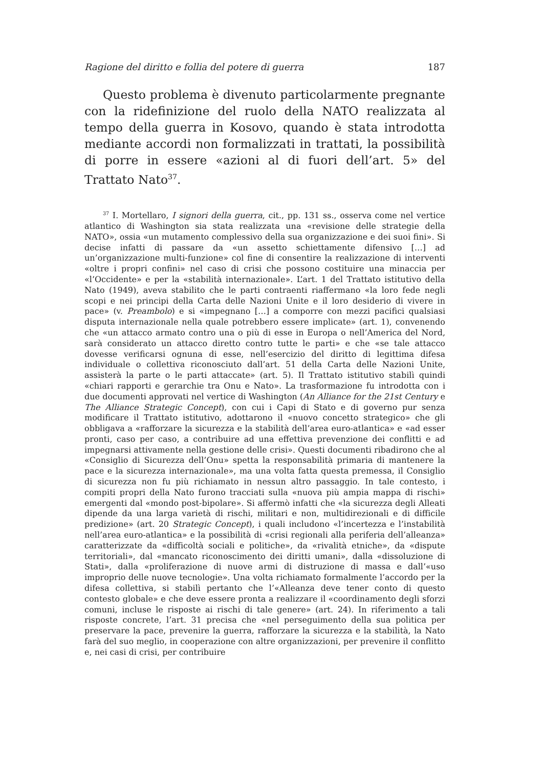Ragione del diritto e follia del potere di guerra 187
Questo problema è divenuto particolarmente pregnante con la ridefinizione del ruolo della NATO realizzata al tempo della guerra in Kosovo, quando è stata introdotta mediante accordi non formalizzati in trattati, la possibilità di porre in essere «azioni al di fuori dell’art. 5» del Trattato Nato<sup>37</sup>.
<sup>37</sup> I. Mortellaro, I signori della guerra, cit., pp. 131 ss., osserva come nel vertice atlantico di Washington sia stata realizzata una «revisione delle strategie della NATO», ossia «un mutamento complessivo della sua organizzazione e dei suoi fini». Si decise infatti di passare da «un assetto schiettamente difensivo […] ad un’organizzazione multi-funzione» col fine di consentire la realizzazione di interventi «oltre i propri confini» nel caso di crisi che possono costituire una minaccia per «l’Occidente» e per la «stabilità internazionale». L’art. 1 del Trattato istitutivo della Nato (1949), aveva stabilito che le parti contraenti riaffermano «la loro fede negli scopi e nei principi della Carta delle Nazioni Unite e il loro desiderio di vivere in pace» (v. Preambolo) e si «impegnano […] a comporre con mezzi pacifici qualsiasi disputa internazionale nella quale potrebbero essere implicate» (art. 1), convenendo che «un attacco armato contro una o più di esse in Europa o nell’America del Nord, sarà considerato un attacco diretto contro tutte le parti» e che «se tale attacco dovesse verificarsi ognuna di esse, nell’esercizio del diritto di legittima difesa individuale o collettiva riconosciuto dall’art. 51 della Carta delle Nazioni Unite, assisterà la parte o le parti attaccate» (art. 5). Il Trattato istitutivo stabilì quindi «chiari rapporti e gerarchie tra Onu e Nato». La trasformazione fu introdotta con i due documenti approvati nel vertice di Washington (An Alliance for the 21st Century e The Alliance Strategic Concept), con cui i Capi di Stato e di governo pur senza modificare il Trattato istitutivo, adottarono il «nuovo concetto strategico» che gli obbligava a «rafforzare la sicurezza e la stabilità dell’area euro-atlantica» e «ad esser pronti, caso per caso, a contribuire ad una effettiva prevenzione dei conflitti e ad impegnarsi attivamente nella gestione delle crisi». Questi documenti ribadirono che al «Consiglio di Sicurezza dell’Onu» spetta la responsabilità primaria di mantenere la pace e la sicurezza internazionale», ma una volta fatta questa premessa, il Consiglio di sicurezza non fu più richiamato in nessun altro passaggio. In tale contesto, i compiti propri della Nato furono tracciati sulla «nuova più ampia mappa di rischi» emergenti dal «mondo post-bipolare». Si affermò infatti che «la sicurezza degli Alleati dipende da una larga varietà di rischi, militari e non, multidirezionali e di difficile predizione» (art. 20 Strategic Concept), i quali includono «l’incertezza e l’instabilità nell’area euro-atlantica» e la possibilità di «crisi regionali alla periferia dell’alleanza» caratterizzate da «difficoltà sociali e politiche», da «rivalità etniche», da «dispute territoriali», dal «mancato riconoscimento dei diritti umani», dalla «dissoluzione di Stati», dalla «proliferazione di nuove armi di distruzione di massa e dall’«uso improprio delle nuove tecnologie». Una volta richiamato formalmente l’accordo per la difesa collettiva, si stabilì pertanto che l’«Alleanza deve tener conto di questo contesto globale» e che deve essere pronta a realizzare il «coordinamento degli sforzi comuni, incluse le risposte ai rischi di tale genere» (art. 24). In riferimento a tali risposte concrete, l’art. 31 precisa che «nel perseguimento della sua politica per preservare la pace, prevenire la guerra, rafforzare la sicurezza e la stabilità, la Nato farà del suo meglio, in cooperazione con altre organizzazioni, per prevenire il conflitto e, nei casi di crisi, per contribuire